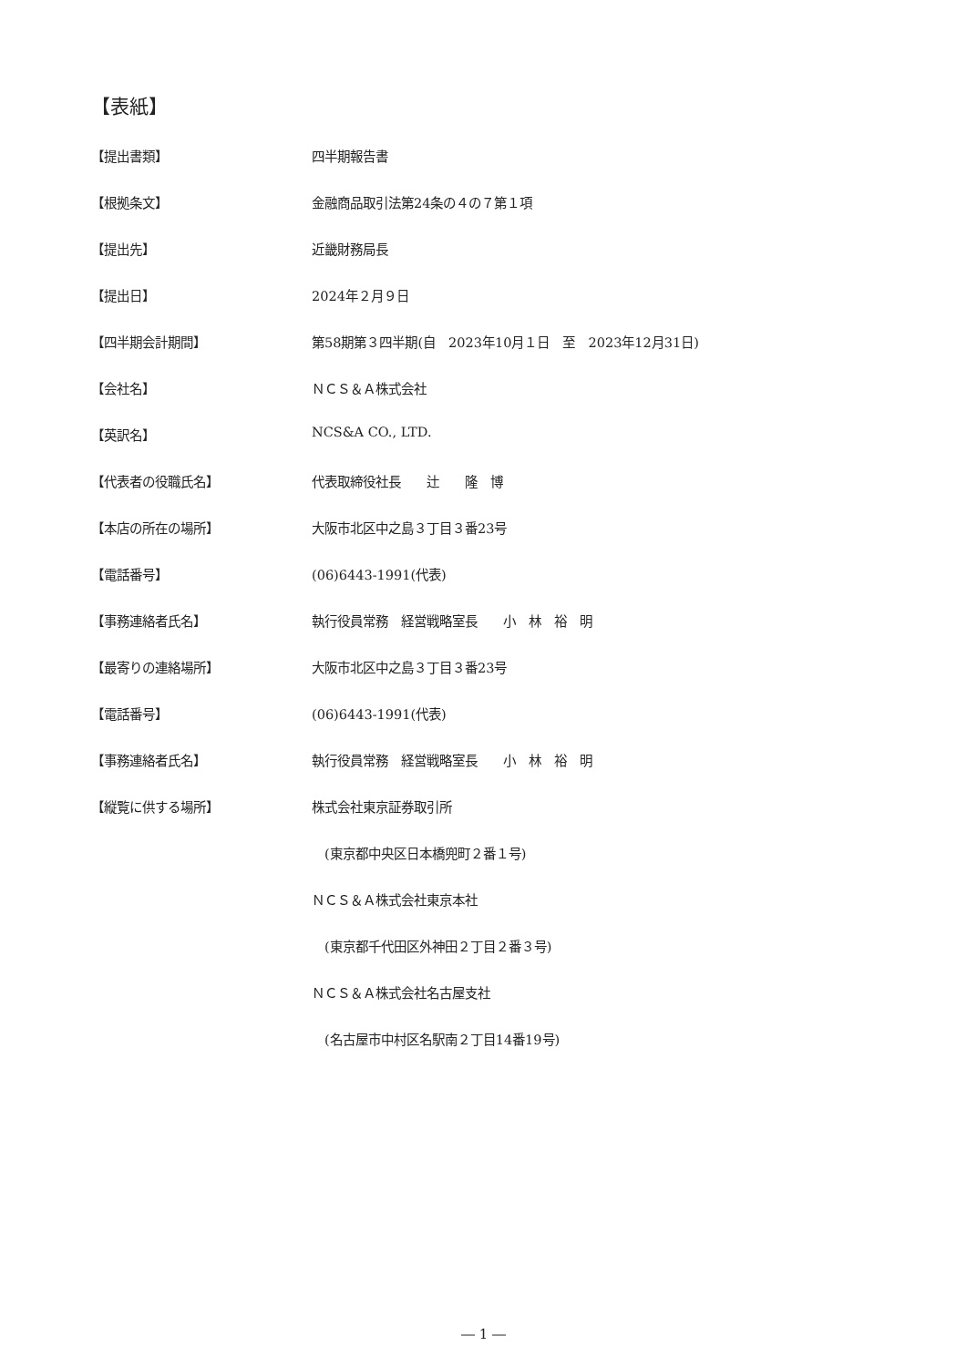【表紙】
【提出書類】 四半期報告書
【根拠条文】 金融商品取引法第24条の４の７第１項
【提出先】 近畿財務局長
【提出日】 2024年２月９日
【四半期会計期間】 第58期第３四半期(自　2023年10月１日　至　2023年12月31日)
【会社名】 ＮＣＳ＆Ａ株式会社
【英訳名】 NCS&A CO., LTD.
【代表者の役職氏名】 代表取締役社長　　辻　　隆　博
【本店の所在の場所】 大阪市北区中之島３丁目３番23号
【電話番号】 (06)6443-1991(代表)
【事務連絡者氏名】 執行役員常務　経営戦略室長　　小　林　裕　明
【最寄りの連絡場所】 大阪市北区中之島３丁目３番23号
【電話番号】 (06)6443-1991(代表)
【事務連絡者氏名】 執行役員常務　経営戦略室長　　小　林　裕　明
【縦覧に供する場所】 株式会社東京証券取引所
　(東京都中央区日本橋兜町２番１号)
ＮＣＳ＆Ａ株式会社東京本社
　(東京都千代田区外神田２丁目２番３号)
ＮＣＳ＆Ａ株式会社名古屋支社
　(名古屋市中村区名駅南２丁目14番19号)
― 1 ―